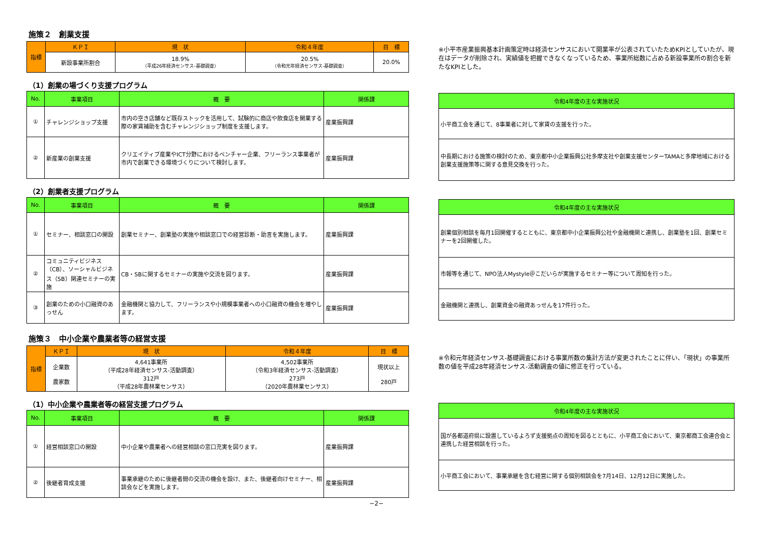施策２　創業支援
| 指標 | ＫＰＩ | 現 状 | 令和４年度 | 目 標 |
| --- | --- | --- | --- | --- |
| | 新設事業所割合 | 18.9% （平成26年経済センサス-基礎調査） | 20.5% （令和元年経済センサス-基礎調査） | 20.0% |
（1）創業の場づくり支援プログラム
| No. | 事業項目 | 概 要 | 関係課 |
| --- | --- | --- | --- |
| ① | チャレンジショップ支援 | 市内の空き店舗など既存ストックを活用して、試験的に商店や飲食店を開業する際の家賃補助を含むチャレンジショップ制度を支援します。 | 産業振興課 |
| ② | 新産業の創業支援 | クリエイティブ産業やICT分野におけるベンチャー企業、フリーランス事業者が市内で創業できる環境づくりについて検討します。 | 産業振興課 |
（2）創業者支援プログラム
| No. | 事業項目 | 概 要 | 関係課 |
| --- | --- | --- | --- |
| ① | セミナー、相談窓口の開設 | 創業セミナー、創業塾の実施や相談窓口での経営診断・助言を実施します。 | 産業振興課 |
| ② | コミュニティビジネス（CB）、ソーシャルビジネス（SB）関連セミナーの実施 | CB・SBに関するセミナーの実施や交流を図ります。 | 産業振興課 |
| ③ | 創業のための小口融資のあっせん | 金融機関と協力して、フリーランスや小規模事業者への小口融資の機会を増やします。 | 産業振興課 |
施策３　中小企業や農業者等の経営支援
| 指標 | ＫＰＩ | 現 状 | 令和４年度 | 目 標 |
| --- | --- | --- | --- | --- |
| | 企業数 農家数 | 4,641事業所 （平成28年経済センサス-活動調査） 312戸 （平成28年農林業センサス） | 4,502事業所 （令和3年経済センサス-活動調査） 273戸 （2020年農林業センサス） | 現状以上 280戸 |
（1）中小企業や農業者等の経営支援プログラム
| No. | 事業項目 | 概 要 | 関係課 |
| --- | --- | --- | --- |
| ① | 経営相談窓口の開設 | 中小企業や農業者への経営相談の窓口充実を図ります。 | 産業振興課 |
| ② | 後継者育成支援 | 事業承継のために後継者間の交流の機会を設け、また、後継者向けセミナー、相談会などを実施します。 | 産業振興課 |
−2−
※小平市産業振興基本計画策定時は経済センサスにおいて開業率が公表されていたためKPIとしていたが、現在はデータが削除され、実績値を把握できなくなっているため、事業所総数に占める新設事業所の割合を新たなKPIとした。
| 令和4年度の主な実施状況 |
| --- |
| 小平商工会を通じて、8事業者に対して家賃の支援を行った。 |
| 中長期における施策の検討のため、東京都中小企業振興公社多摩支社や創業支援センターTAMAと多摩地域における創業支援施策等に関する意見交換を行った。 |
| 令和4年度の主な実施状況 |
| --- |
| 創業個別相談を毎月1回開催するとともに、東京都中小企業振興公社や金融機関と連携し、創業塾を1回、創業セミナーを2回開催した。 |
| 市報等を通じて、NPO法人Mystyle＠こだいらが実施するセミナー等について周知を行った。 |
| 金融機関と連携し、創業資金の融資あっせんを17件行った。 |
※令和元年経済センサス-基礎調査における事業所数の集計方法が変更されたことに伴い、「現状」の事業所数の値を平成28年経済センサス-活動調査の値に修正を行っている。
| 令和4年度の主な実施状況 |
| --- |
| 国が各都道府県に設置しているよろず支援拠点の周知を図るとともに、小平商工会において、東京都商工会連合会と連携した経営相談を行った。 |
| 小平商工会において、事業承継を含む経営に関する個別相談会を7月14日、12月12日に実施した。 |